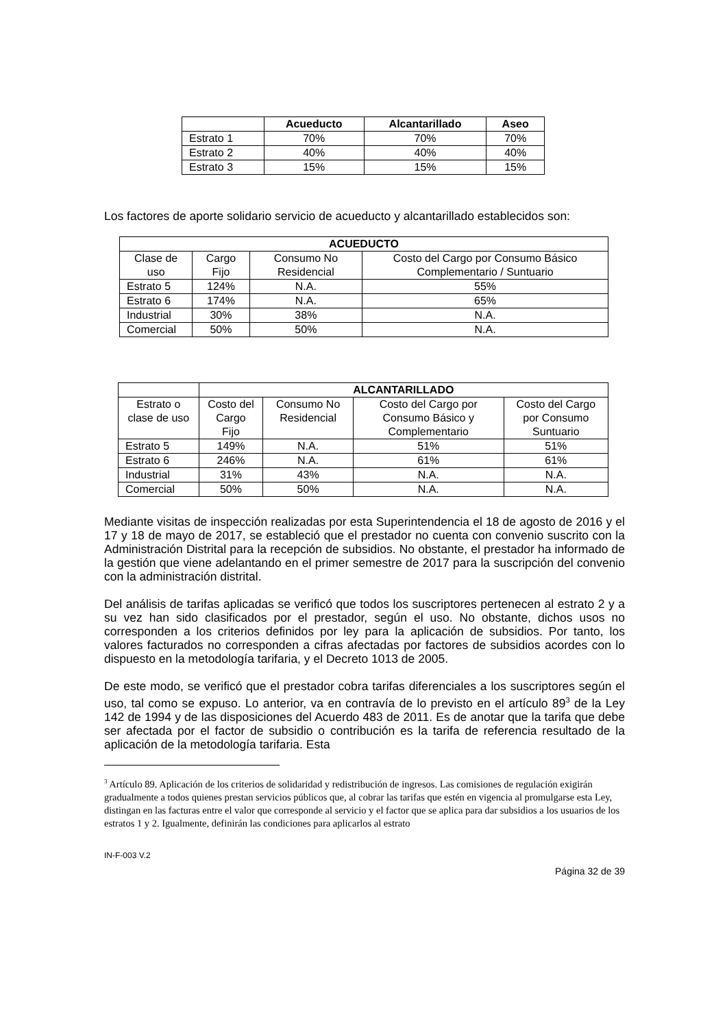| | Acueducto | Alcantarillado | Aseo |
| --- | --- | --- | --- |
| Estrato 1 | 70% | 70% | 70% |
| Estrato 2 | 40% | 40% | 40% |
| Estrato 3 | 15% | 15% | 15% |
Los factores de aporte solidario servicio de acueducto y alcantarillado establecidos son:
| ACUEDUCTO | | | |
| --- | --- | --- | --- |
| Clase de uso | Cargo Fijo | Consumo No Residencial | Costo del Cargo por Consumo Básico Complementario / Suntuario |
| Estrato 5 | 124% | N.A. | 55% |
| Estrato 6 | 174% | N.A. | 65% |
| Industrial | 30% | 38% | N.A. |
| Comercial | 50% | 50% | N.A. |
| | ALCANTARILLADO | | | |
| Estrato o clase de uso | Costo del Cargo Fijo | Consumo No Residencial | Costo del Cargo por Consumo Básico y Complementario | Costo del Cargo por Consumo Suntuario |
| Estrato 5 | 149% | N.A. | 51% | 51% |
| Estrato 6 | 246% | N.A. | 61% | 61% |
| Industrial | 31% | 43% | N.A. | N.A. |
| Comercial | 50% | 50% | N.A. | N.A. |
Mediante visitas de inspección realizadas por esta Superintendencia el 18 de agosto de 2016 y el 17 y 18 de mayo de 2017, se estableció que el prestador no cuenta con convenio suscrito con la Administración Distrital para la recepción de subsidios. No obstante, el prestador ha informado de la gestión que viene adelantando en el primer semestre de 2017 para la suscripción del convenio con la administración distrital.
Del análisis de tarifas aplicadas se verificó que todos los suscriptores pertenecen al estrato 2 y a su vez han sido clasificados por el prestador, según el uso. No obstante, dichos usos no corresponden a los criterios definidos por ley para la aplicación de subsidios. Por tanto, los valores facturados no corresponden a cifras afectadas por factores de subsidios acordes con lo dispuesto en la metodología tarifaria, y el Decreto 1013 de 2005.
De este modo, se verificó que el prestador cobra tarifas diferenciales a los suscriptores según el uso, tal como se expuso. Lo anterior, va en contravía de lo previsto en el artículo 89<sup>3</sup> de la Ley 142 de 1994 y de las disposiciones del Acuerdo 483 de 2011. Es de anotar que la tarifa que debe ser afectada por el factor de subsidio o contribución es la tarifa de referencia resultado de la aplicación de la metodología tarifaria. Esta
<sup>3</sup> Artículo 89. Aplicación de los criterios de solidaridad y redistribución de ingresos. Las comisiones de regulación exigirán gradualmente a todos quienes prestan servicios públicos que, al cobrar las tarifas que estén en vigencia al promulgarse esta Ley, distingan en las facturas entre el valor que corresponde al servicio y el factor que se aplica para dar subsidios a los usuarios de los estratos 1 y 2. Igualmente, definirán las condiciones para aplicarlos al estrato
IN-F-003 V.2
Página 32 de 39